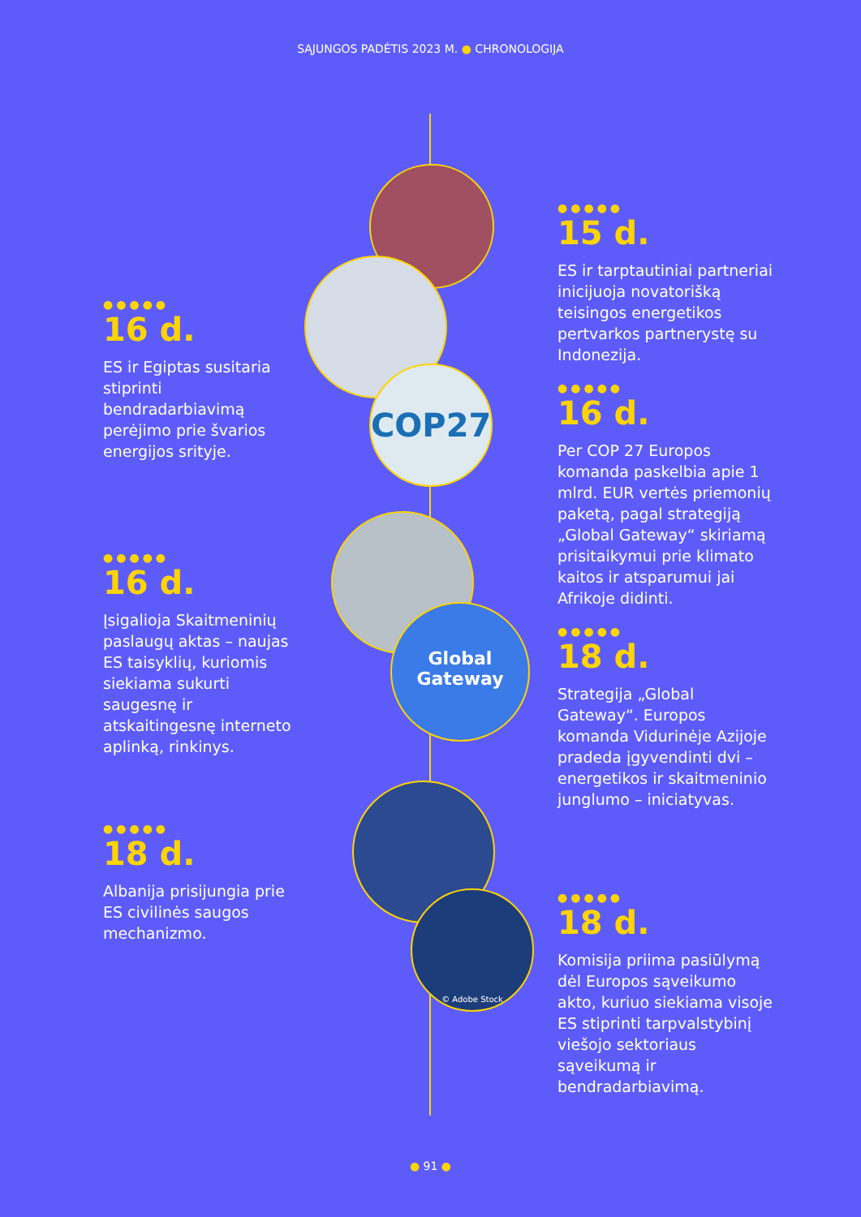SĄJUNGOS PADĖTIS 2023 M. ● CHRONOLOGIJA
COP27
Global
Gateway
© Adobe Stock
●●●●●
16 d.
ES ir Egiptas susitaria stiprinti bendradarbiavimą perėjimo prie švarios energijos srityje.
●●●●●
16 d.
Įsigalioja Skaitmeninių paslaugų aktas – naujas ES taisyklių, kuriomis siekiama sukurti saugesnę ir atskaitingesnę interneto aplinką, rinkinys.
●●●●●
18 d.
Albanija prisijungia prie ES civilinės saugos mechanizmo.
●●●●●
15 d.
ES ir tarptautiniai partneriai inicijuoja novatorišką teisingos energetikos pertvarkos partnerystę su Indonezija.
●●●●●
16 d.
Per COP 27 Europos komanda paskelbia apie 1 mlrd. EUR vertės priemonių paketą, pagal strategiją „Global Gateway“ skiriamą prisitaikymui prie klimato kaitos ir atsparumui jai Afrikoje didinti.
●●●●●
18 d.
Strategija „Global Gateway“. Europos komanda Vidurinėje Azijoje pradeda įgyvendinti dvi – energetikos ir skaitmeninio junglumo – iniciatyvas.
●●●●●
18 d.
Komisija priima pasiūlymą dėl Europos sąveikumo akto, kuriuo siekiama visoje ES stiprinti tarpvalstybinį viešojo sektoriaus sąveikumą ir bendradarbiavimą.
● 91 ●